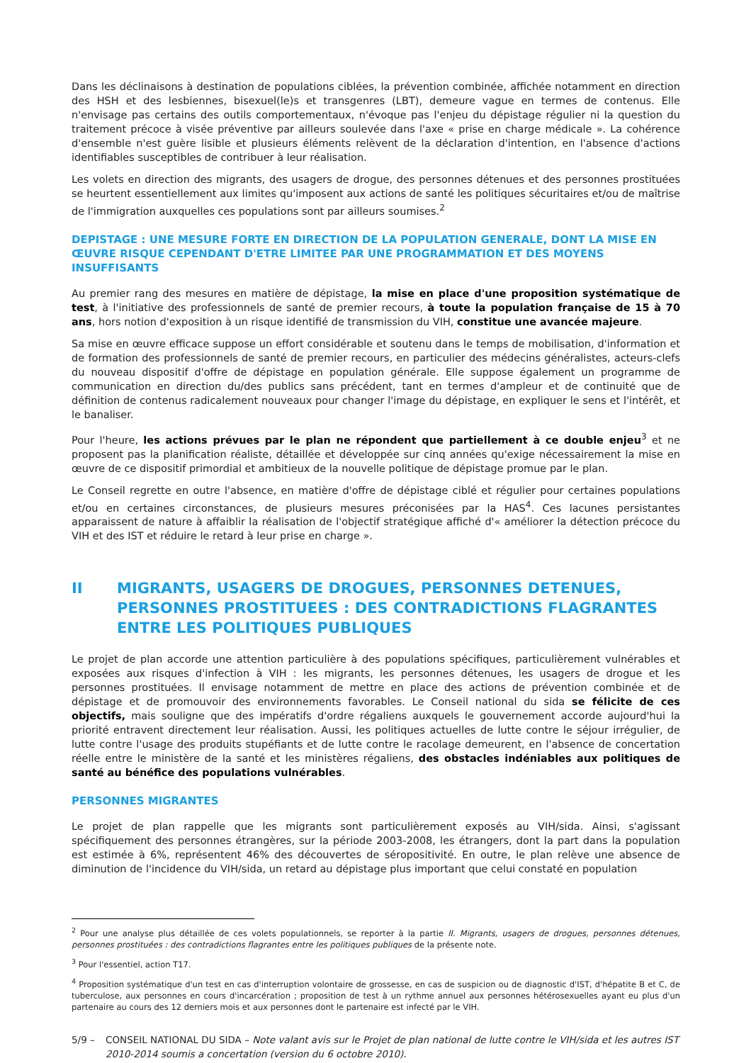Dans les déclinaisons à destination de populations ciblées, la prévention combinée, affichée notamment en direction des HSH et des lesbiennes, bisexuel(le)s et transgenres (LBT), demeure vague en termes de contenus. Elle n'envisage pas certains des outils comportementaux, n'évoque pas l'enjeu du dépistage régulier ni la question du traitement précoce à visée préventive par ailleurs soulevée dans l'axe « prise en charge médicale ». La cohérence d'ensemble n'est guère lisible et plusieurs éléments relèvent de la déclaration d'intention, en l'absence d'actions identifiables susceptibles de contribuer à leur réalisation.
Les volets en direction des migrants, des usagers de drogue, des personnes détenues et des personnes prostituées se heurtent essentiellement aux limites qu'imposent aux actions de santé les politiques sécuritaires et/ou de maîtrise de l'immigration auxquelles ces populations sont par ailleurs soumises.<sup>2</sup>
DEPISTAGE : UNE MESURE FORTE EN DIRECTION DE LA POPULATION GENERALE, DONT LA MISE EN ŒUVRE RISQUE CEPENDANT D'ETRE LIMITEE PAR UNE PROGRAMMATION ET DES MOYENS INSUFFISANTS
Au premier rang des mesures en matière de dépistage, la mise en place d'une proposition systématique de test, à l'initiative des professionnels de santé de premier recours, à toute la population française de 15 à 70 ans, hors notion d'exposition à un risque identifié de transmission du VIH, constitue une avancée majeure.
Sa mise en œuvre efficace suppose un effort considérable et soutenu dans le temps de mobilisation, d'information et de formation des professionnels de santé de premier recours, en particulier des médecins généralistes, acteurs-clefs du nouveau dispositif d'offre de dépistage en population générale. Elle suppose également un programme de communication en direction du/des publics sans précédent, tant en termes d'ampleur et de continuité que de définition de contenus radicalement nouveaux pour changer l'image du dépistage, en expliquer le sens et l'intérêt, et le banaliser.
Pour l'heure, les actions prévues par le plan ne répondent que partiellement à ce double enjeu<sup>3</sup> et ne proposent pas la planification réaliste, détaillée et développée sur cinq années qu'exige nécessairement la mise en œuvre de ce dispositif primordial et ambitieux de la nouvelle politique de dépistage promue par le plan.
Le Conseil regrette en outre l'absence, en matière d'offre de dépistage ciblé et régulier pour certaines populations et/ou en certaines circonstances, de plusieurs mesures préconisées par la HAS<sup>4</sup>. Ces lacunes persistantes apparaissent de nature à affaiblir la réalisation de l'objectif stratégique affiché d'« améliorer la détection précoce du VIH et des IST et réduire le retard à leur prise en charge ».
II MIGRANTS, USAGERS DE DROGUES, PERSONNES DETENUES, PERSONNES PROSTITUEES : DES CONTRADICTIONS FLAGRANTES ENTRE LES POLITIQUES PUBLIQUES
Le projet de plan accorde une attention particulière à des populations spécifiques, particulièrement vulnérables et exposées aux risques d'infection à VIH : les migrants, les personnes détenues, les usagers de drogue et les personnes prostituées. Il envisage notamment de mettre en place des actions de prévention combinée et de dépistage et de promouvoir des environnements favorables. Le Conseil national du sida se félicite de ces objectifs, mais souligne que des impératifs d'ordre régaliens auxquels le gouvernement accorde aujourd'hui la priorité entravent directement leur réalisation. Aussi, les politiques actuelles de lutte contre le séjour irrégulier, de lutte contre l'usage des produits stupéfiants et de lutte contre le racolage demeurent, en l'absence de concertation réelle entre le ministère de la santé et les ministères régaliens, des obstacles indéniables aux politiques de santé au bénéfice des populations vulnérables.
PERSONNES MIGRANTES
Le projet de plan rappelle que les migrants sont particulièrement exposés au VIH/sida. Ainsi, s'agissant spécifiquement des personnes étrangères, sur la période 2003-2008, les étrangers, dont la part dans la population est estimée à 6%, représentent 46% des découvertes de séropositivité. En outre, le plan relève une absence de diminution de l'incidence du VIH/sida, un retard au dépistage plus important que celui constaté en population
<sup>2</sup> Pour une analyse plus détaillée de ces volets populationnels, se reporter à la partie II. Migrants, usagers de drogues, personnes détenues, personnes prostituées : des contradictions flagrantes entre les politiques publiques de la présente note.
<sup>3</sup> Pour l'essentiel, action T17.
<sup>4</sup> Proposition systématique d'un test en cas d'interruption volontaire de grossesse, en cas de suspicion ou de diagnostic d'IST, d'hépatite B et C, de tuberculose, aux personnes en cours d'incarcération ; proposition de test à un rythme annuel aux personnes hétérosexuelles ayant eu plus d'un partenaire au cours des 12 derniers mois et aux personnes dont le partenaire est infecté par le VIH.
5/9 – CONSEIL NATIONAL DU SIDA – Note valant avis sur le Projet de plan national de lutte contre le VIH/sida et les autres IST 2010-2014 soumis a concertation (version du 6 octobre 2010).